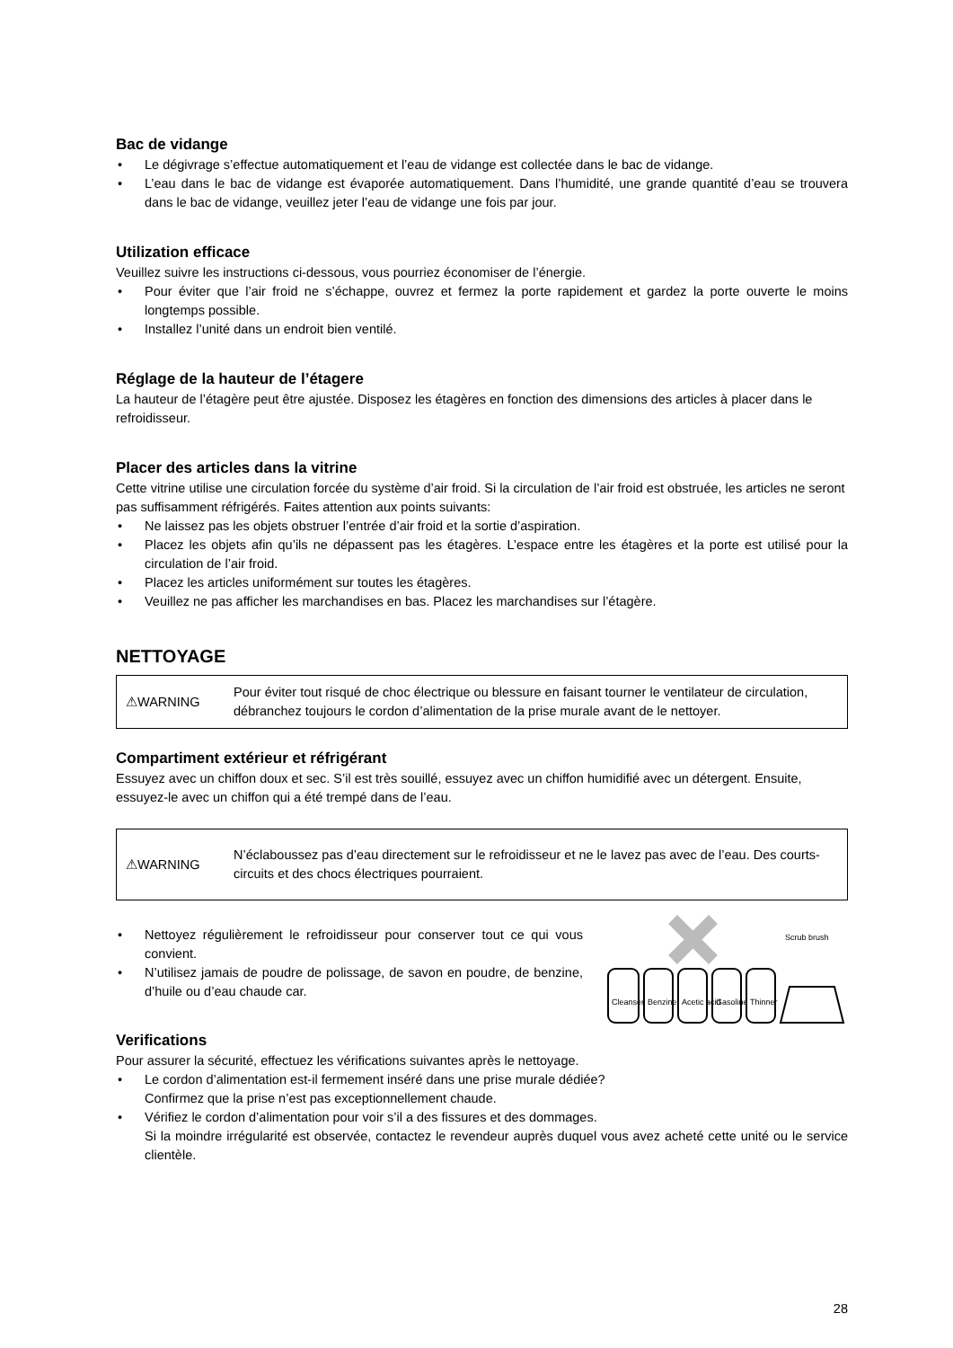Bac de vidange
• Le dégivrage s’effectue automatiquement et l’eau de vidange est collectée dans le bac de vidange.
• L’eau dans le bac de vidange est évaporée automatiquement. Dans l’humidité, une grande quantité d’eau se trouvera dans le bac de vidange, veuillez jeter l’eau de vidange une fois par jour.
Utilization efficace
Veuillez suivre les instructions ci-dessous, vous pourriez économiser de l’énergie.
• Pour éviter que l’air froid ne s’échappe, ouvrez et fermez la porte rapidement et gardez la porte ouverte le moins longtemps possible.
• Installez l’unité dans un endroit bien ventilé.
Réglage de la hauteur de l’étagere
La hauteur de l’étagère peut être ajustée. Disposez les étagères en fonction des dimensions des articles à placer dans le refroidisseur.
Placer des articles dans la vitrine
Cette vitrine utilise une circulation forcée du système d’air froid. Si la circulation de l’air froid est obstruée, les articles ne seront pas suffisamment réfrigérés. Faites attention aux points suivants:
• Ne laissez pas les objets obstruer l’entrée d’air froid et la sortie d’aspiration.
• Placez les objets afin qu’ils ne dépassent pas les étagères. L’espace entre les étagères et la porte est utilisé pour la circulation de l’air froid.
• Placez les articles uniformément sur toutes les étagères.
• Veuillez ne pas afficher les marchandises en bas. Placez les marchandises sur l’étagère.
NETTOYAGE
⚠WARNING Pour éviter tout risqué de choc électrique ou blessure en faisant tourner le ventilateur de circulation, débranchez toujours le cordon d’alimentation de la prise murale avant de le nettoyer.
Compartiment extérieur et réfrigérant
Essuyez avec un chiffon doux et sec. S’il est très souillé, essuyez avec un chiffon humidifié avec un détergent. Ensuite, essuyez-le avec un chiffon qui a été trempé dans de l’eau.
⚠WARNING N’éclaboussez pas d’eau directement sur le refroidisseur et ne le lavez pas avec de l’eau. Des courts-circuits et des chocs électriques pourraient.
• Nettoyez régulièrement le refroidisseur pour conserver tout ce qui vous convient.
• N’utilisez jamais de poudre de polissage, de savon en poudre, de benzine, d’huile ou d’eau chaude car.
Scrub brush
Cleanser
Benzine
Acetic acid
Gasoline
Thinner
Verifications
Pour assurer la sécurité, effectuez les vérifications suivantes après le nettoyage.
• Le cordon d’alimentation est-il fermement inséré dans une prise murale dédiée?
Confirmez que la prise n’est pas exceptionnellement chaude.
• Vérifiez le cordon d’alimentation pour voir s’il a des fissures et des dommages.
Si la moindre irrégularité est observée, contactez le revendeur auprès duquel vous avez acheté cette unité ou le service clientèle.
28